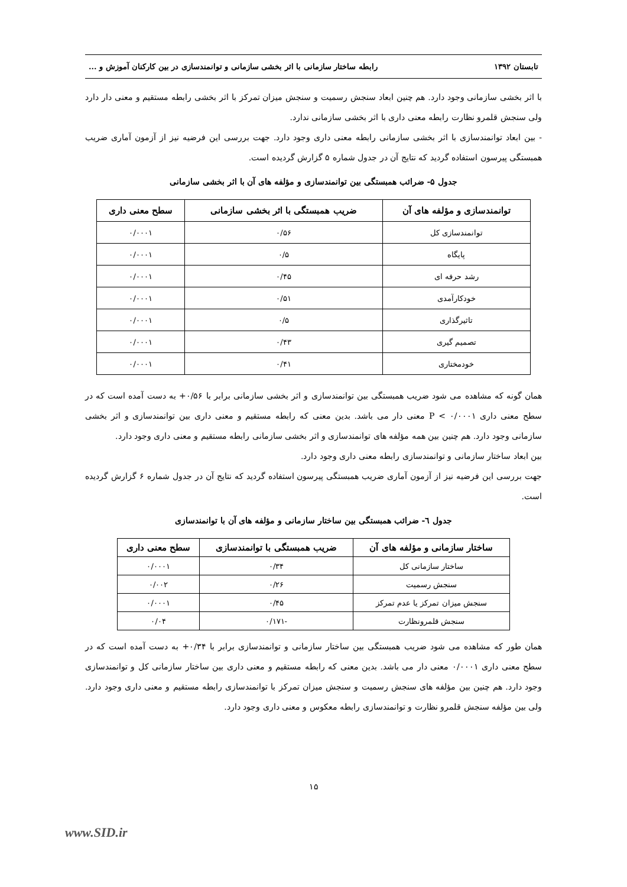تابستان ۱۳۹۲ رابطه ساختار سازمانی با اثر بخشی سازمانی و توانمندسازی در بین کارکنان آموزش و ...
با اثر بخشی سازمانی وجود دارد. هم چنین ابعاد سنجش رسمیت و سنجش میزان تمرکز با اثر بخشی رابطه مستقیم و معنی دار دارد ولی سنجش قلمرو نظارت رابطه معنی داری با اثر بخشی سازمانی ندارد.
- بین ابعاد توانمندسازی با اثر بخشی سازمانی رابطه معنی داری وجود دارد. جهت بررسی این فرضیه نیز از آزمون آماری ضریب همبستگی پیرسون استفاده گردید که نتایج آن در جدول شماره ۵ گزارش گردیده است.
جدول ۵- ضرائب همبستگی بین توانمندسازی و مؤلفه های آن با اثر بخشی سازمانی
| توانمندسازی و مؤلفه های آن | ضریب همبستگی با اثر بخشی سازمانی | سطح معنی داری |
| --- | --- | --- |
| توانمندسازی کل | ۰/۵۶ | ۰/۰۰۰۱ |
| پایگاه | ۰/۵ | ۰/۰۰۰۱ |
| رشد حرفه ای | ۰/۴۵ | ۰/۰۰۰۱ |
| خودکارآمدی | ۰/۵۱ | ۰/۰۰۰۱ |
| تاثیرگذاری | ۰/۵ | ۰/۰۰۰۱ |
| تصمیم گیری | ۰/۴۳ | ۰/۰۰۰۱ |
| خودمختاری | ۰/۴۱ | ۰/۰۰۰۱ |
همان گونه که مشاهده می شود ضریب همبستگی بین توانمندسازی و اثر بخشی سازمانی برابر با ۰/۵۶+ به دست آمده است که در سطح معنی داری P < ۰/۰۰۰۱ معنی دار می باشد. بدین معنی که رابطه مستقیم و معنی داری بین توانمندسازی و اثر بخشی سازمانی وجود دارد. هم چنین بین همه مؤلفه های توانمندسازی و اثر بخشی سازمانی رابطه مستقیم و معنی داری وجود دارد.
بین ابعاد ساختار سازمانی و توانمندسازی رابطه معنی داری وجود دارد.
جهت بررسی این فرضیه نیز از آزمون آماری ضریب همبستگی پیرسون استفاده گردید که نتایج آن در جدول شماره ۶ گزارش گردیده است.
جدول ٦- ضرائب همبستگی بین ساختار سازمانی و مؤلفه های آن با توانمندسازی
| ساختار سازمانی و مؤلفه های آن | ضریب همبستگی با توانمندسازی | سطح معنی داری |
| --- | --- | --- |
| ساختار سازمانی کل | ۰/۳۴ | ۰/۰۰۰۱ |
| سنجش رسمیت | ۰/۲۶ | ۰/۰۰۲ |
| سنجش میزان تمرکز یا عدم تمرکز | ۰/۴۵ | ۰/۰۰۰۱ |
| سنجش قلمرونظارت | -۰/۱۷۱ | ۰/۰۴ |
همان طور که مشاهده می شود ضریب همبستگی بین ساختار سازمانی و توانمندسازی برابر با ۰/۳۴+ به دست آمده است که در سطح معنی داری ۰/۰۰۰۱ معنی دار می باشد. بدین معنی که رابطه مستقیم و معنی داری بین ساختار سازمانی کل و توانمندسازی وجود دارد. هم چنین بین مؤلفه های سنجش رسمیت و سنجش میزان تمرکز با توانمندسازی رابطه مستقیم و معنی داری وجود دارد. ولی بین مؤلفه سنجش قلمرو نظارت و توانمندسازی رابطه معکوس و معنی داری وجود دارد.
۱۵
www.SID.ir